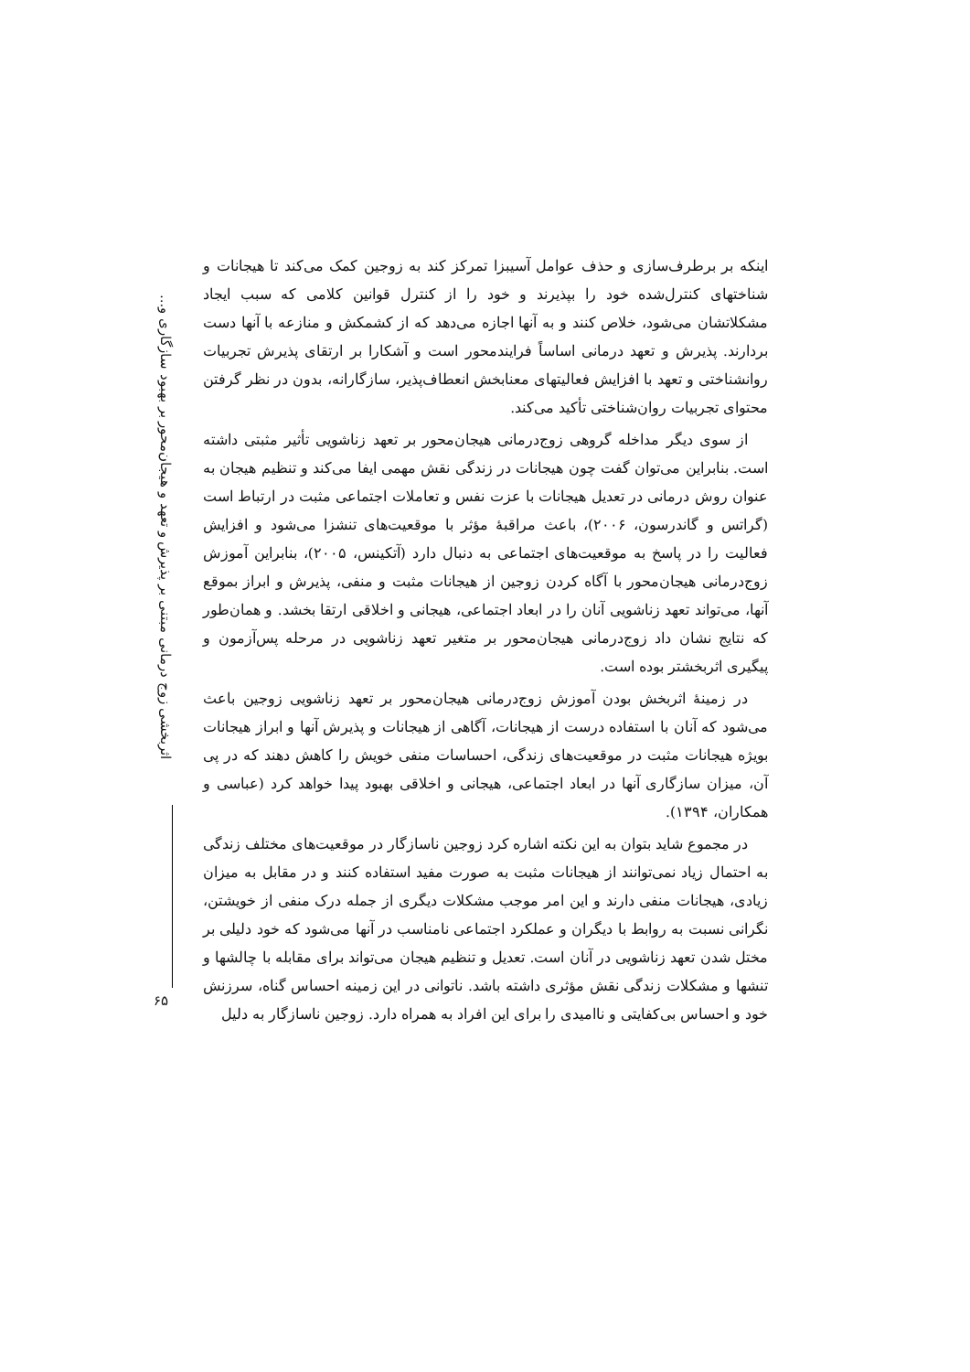اثربخشی زوج درمانی مبتنی بر پذیرش و تعهد و هیجان‌محور بر بهبود سازگاری و...
۶۵
اینکه بر برطرف‌سازی و حذف عوامل آسیبزا تمرکز کند به زوجین کمک می‌کند تا هیجانات و شناختهای کنترل‌شده خود را بپذیرند و خود را از کنترل قوانین کلامی که سبب ایجاد مشکلاتشان می‌شود، خلاص کنند و به آنها اجازه می‌دهد که از کشمکش و منازعه با آنها دست بردارند. پذیرش و تعهد درمانی اساساً فرایندمحور است و آشکارا بر ارتقای پذیرش تجربیات روانشناختی و تعهد با افزایش فعالیتهای معنابخش انعطاف‌پذیر، سازگارانه، بدون در نظر گرفتن محتوای تجربیات روان‌شناختی تأکید می‌کند.
از سوی دیگر مداخله گروهی زوج‌درمانی هیجان‌محور بر تعهد زناشویی تأثیر مثبتی داشته است. بنابراین می‌توان گفت چون هیجانات در زندگی نقش مهمی ایفا می‌کند و تنظیم هیجان به عنوان روش درمانی در تعدیل هیجانات با عزت نفس و تعاملات اجتماعی مثبت در ارتباط است (گراتس و گاندرسون، ۲۰۰۶)، باعث مراقبهٔ مؤثر با موقعیت‌های تنشزا می‌شود و افزایش فعالیت را در پاسخ به موقعیت‌های اجتماعی به دنبال دارد (آتکینس، ۲۰۰۵)، بنابراین آموزش زوج‌درمانی هیجان‌محور با آگاه کردن زوجین از هیجانات مثبت و منفی، پذیرش و ابراز بموقع آنها، می‌تواند تعهد زناشویی آنان را در ابعاد اجتماعی، هیجانی و اخلاقی ارتقا بخشد. و همان‌طور که نتایج نشان داد زوج‌درمانی هیجان‌محور بر متغیر تعهد زناشویی در مرحله پس‌آزمون و پیگیری اثربخشتر بوده است.
در زمینهٔ اثربخش بودن آموزش زوج‌درمانی هیجان‌محور بر تعهد زناشویی زوجین باعث می‌شود که آنان با استفاده درست از هیجانات، آگاهی از هیجانات و پذیرش آنها و ابراز هیجانات بویژه هیجانات مثبت در موقعیت‌های زندگی، احساسات منفی خویش را کاهش دهند که در پی آن، میزان سازگاری آنها در ابعاد اجتماعی، هیجانی و اخلاقی بهبود پیدا خواهد کرد (عباسی و همکاران، ۱۳۹۴).
در مجموع شاید بتوان به این نکته اشاره کرد زوجین ناسازگار در موقعیت‌های مختلف زندگی به احتمال زیاد نمی‌توانند از هیجانات مثبت به صورت مفید استفاده کنند و در مقابل به میزان زیادی، هیجانات منفی دارند و این امر موجب مشکلات دیگری از جمله درک منفی از خویشتن، نگرانی نسبت به روابط با دیگران و عملکرد اجتماعی نامناسب در آنها می‌شود که خود دلیلی بر مختل شدن تعهد زناشویی در آنان است. تعدیل و تنظیم هیجان می‌تواند برای مقابله با چالشها و تنشها و مشکلات زندگی نقش مؤثری داشته باشد. ناتوانی در این زمینه احساس گناه، سرزنش خود و احساس بی‌کفایتی و ناامیدی را برای این افراد به همراه دارد. زوجین ناسازگار به دلیل